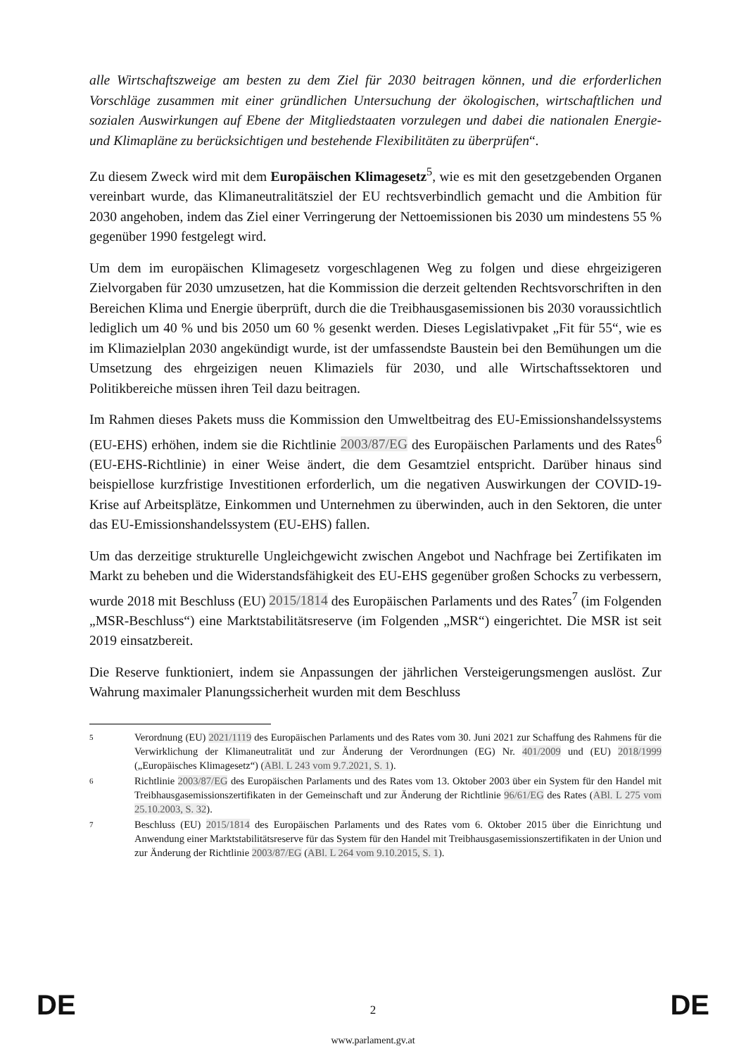alle Wirtschaftszweige am besten zu dem Ziel für 2030 beitragen können, und die erforderlichen Vorschläge zusammen mit einer gründlichen Untersuchung der ökologischen, wirtschaftlichen und sozialen Auswirkungen auf Ebene der Mitgliedstaaten vorzulegen und dabei die nationalen Energie- und Klimapläne zu berücksichtigen und bestehende Flexibilitäten zu überprüfen“.
Zu diesem Zweck wird mit dem Europäischen Klimagesetz<sup>5</sup>, wie es mit den gesetzgebenden Organen vereinbart wurde, das Klimaneutralitätsziel der EU rechtsverbindlich gemacht und die Ambition für 2030 angehoben, indem das Ziel einer Verringerung der Nettoemissionen bis 2030 um mindestens 55 % gegenüber 1990 festgelegt wird.
Um dem im europäischen Klimagesetz vorgeschlagenen Weg zu folgen und diese ehrgeizigeren Zielvorgaben für 2030 umzusetzen, hat die Kommission die derzeit geltenden Rechtsvorschriften in den Bereichen Klima und Energie überprüft, durch die die Treibhausgasemissionen bis 2030 voraussichtlich lediglich um 40 % und bis 2050 um 60 % gesenkt werden. Dieses Legislativpaket „Fit für 55“, wie es im Klimazielplan 2030 angekündigt wurde, ist der umfassendste Baustein bei den Bemühungen um die Umsetzung des ehrgeizigen neuen Klimaziels für 2030, und alle Wirtschaftssektoren und Politikbereiche müssen ihren Teil dazu beitragen.
Im Rahmen dieses Pakets muss die Kommission den Umweltbeitrag des EU-Emissionshandelssystems (EU-EHS) erhöhen, indem sie die Richtlinie 2003/87/EG des Europäischen Parlaments und des Rates<sup>6</sup> (EU-EHS-Richtlinie) in einer Weise ändert, die dem Gesamtziel entspricht. Darüber hinaus sind beispiellose kurzfristige Investitionen erforderlich, um die negativen Auswirkungen der COVID-19-Krise auf Arbeitsplätze, Einkommen und Unternehmen zu überwinden, auch in den Sektoren, die unter das EU-Emissionshandelssystem (EU-EHS) fallen.
Um das derzeitige strukturelle Ungleichgewicht zwischen Angebot und Nachfrage bei Zertifikaten im Markt zu beheben und die Widerstandsfähigkeit des EU-EHS gegenüber großen Schocks zu verbessern, wurde 2018 mit Beschluss (EU) 2015/1814 des Europäischen Parlaments und des Rates<sup>7</sup> (im Folgenden „MSR-Beschluss“) eine Marktstabilitätsreserve (im Folgenden „MSR“) eingerichtet. Die MSR ist seit 2019 einsatzbereit.
Die Reserve funktioniert, indem sie Anpassungen der jährlichen Versteigerungsmengen auslöst. Zur Wahrung maximaler Planungssicherheit wurden mit dem Beschluss
5 Verordnung (EU) 2021/1119 des Europäischen Parlaments und des Rates vom 30. Juni 2021 zur Schaffung des Rahmens für die Verwirklichung der Klimaneutralität und zur Änderung der Verordnungen (EG) Nr. 401/2009 und (EU) 2018/1999 („Europäisches Klimagesetz“) (ABl. L 243 vom 9.7.2021, S. 1).
6 Richtlinie 2003/87/EG des Europäischen Parlaments und des Rates vom 13. Oktober 2003 über ein System für den Handel mit Treibhausgasemissionszertifikaten in der Gemeinschaft und zur Änderung der Richtlinie 96/61/EG des Rates (ABl. L 275 vom 25.10.2003, S. 32).
7 Beschluss (EU) 2015/1814 des Europäischen Parlaments und des Rates vom 6. Oktober 2015 über die Einrichtung und Anwendung einer Marktstabilitätsreserve für das System für den Handel mit Treibhausgasemissionszertifikaten in der Union und zur Änderung der Richtlinie 2003/87/EG (ABl. L 264 vom 9.10.2015, S. 1).
DE 2 DE
www.parlament.gv.at